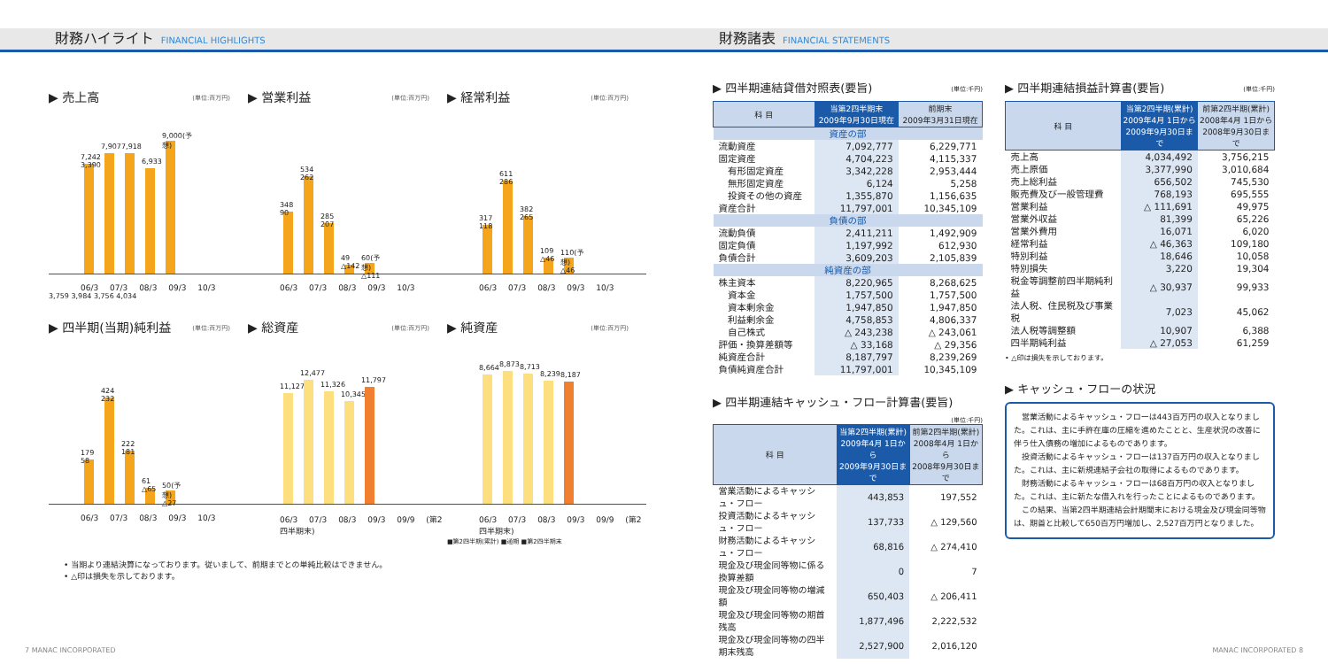財務ハイライト FINANCIAL HIGHLIGHTS
▶ 売上高 (単位:百万円)
7,242 3,390
7,907
7,918
6,933
9,000(予想)
06/3 07/3 08/3 09/3 10/3
3,759 3,984 3,756 4,034
▶ 営業利益 (単位:百万円)
348 90
534 262
285 207
49 △142
60(予想) △111
06/3 07/3 08/3 09/3 10/3
▶ 経常利益 (単位:百万円)
317 118
611 286
382 265
109 △46
110(予想) △46
06/3 07/3 08/3 09/3 10/3
▶ 四半期(当期)純利益 (単位:百万円)
179 58
424 232
222 181
61 △65
50(予想) △27
06/3 07/3 08/3 09/3 10/3
▶ 総資産 (単位:百万円)
11,127
12,477
11,326
10,345
11,797
06/3 07/3 08/3 09/3 09/9 (第2四半期末)
▶ 純資産 (単位:百万円)
8,664
8,873
8,713
8,239
8,187
06/3 07/3 08/3 09/3 09/9 (第2四半期末)
■第2四半期(累計) ■通期 ■第2四半期末
• 当期より連結決算になっております。従いまして、前期までとの単純比較はできません。
• △印は損失を示しております。
7 MANAC INCORPORATED
財務諸表 FINANCIAL STATEMENTS
▶ 四半期連結貸借対照表(要旨) (単位:千円)
| 科 目 | 当第2四半期末 2009年9月30日現在 | 前期末 2009年3月31日現在 |
| --- | --- | --- |
| 資産の部 | | |
| 流動資産 | 7,092,777 | 6,229,771 |
| 固定資産 | 4,704,223 | 4,115,337 |
| 有形固定資産 | 3,342,228 | 2,953,444 |
| 無形固定資産 | 6,124 | 5,258 |
| 投資その他の資産 | 1,355,870 | 1,156,635 |
| 資産合計 | 11,797,001 | 10,345,109 |
| 負債の部 | | |
| 流動負債 | 2,411,211 | 1,492,909 |
| 固定負債 | 1,197,992 | 612,930 |
| 負債合計 | 3,609,203 | 2,105,839 |
| 純資産の部 | | |
| 株主資本 | 8,220,965 | 8,268,625 |
| 資本金 | 1,757,500 | 1,757,500 |
| 資本剰余金 | 1,947,850 | 1,947,850 |
| 利益剰余金 | 4,758,853 | 4,806,337 |
| 自己株式 | △ 243,238 | △ 243,061 |
| 評価・換算差額等 | △ 33,168 | △ 29,356 |
| 純資産合計 | 8,187,797 | 8,239,269 |
| 負債純資産合計 | 11,797,001 | 10,345,109 |
▶ 四半期連結キャッシュ・フロー計算書(要旨) (単位:千円)
| 科 目 | 当第2四半期(累計) 2009年4月 1日から 2009年9月30日まで | 前第2四半期(累計) 2008年4月 1日から 2008年9月30日まで |
| --- | --- | --- |
| 営業活動によるキャッシュ・フロー | 443,853 | 197,552 |
| 投資活動によるキャッシュ・フロー | 137,733 | △ 129,560 |
| 財務活動によるキャッシュ・フロー | 68,816 | △ 274,410 |
| 現金及び現金同等物に係る換算差額 | 0 | 7 |
| 現金及び現金同等物の増減額 | 650,403 | △ 206,411 |
| 現金及び現金同等物の期首残高 | 1,877,496 | 2,222,532 |
| 現金及び現金同等物の四半期末残高 | 2,527,900 | 2,016,120 |
▶ 四半期連結損益計算書(要旨) (単位:千円)
| 科 目 | 当第2四半期(累計) 2009年4月 1日から 2009年9月30日まで | 前第2四半期(累計) 2008年4月 1日から 2008年9月30日まで |
| --- | --- | --- |
| 売上高 | 4,034,492 | 3,756,215 |
| 売上原価 | 3,377,990 | 3,010,684 |
| 売上総利益 | 656,502 | 745,530 |
| 販売費及び一般管理費 | 768,193 | 695,555 |
| 営業利益 | △ 111,691 | 49,975 |
| 営業外収益 | 81,399 | 65,226 |
| 営業外費用 | 16,071 | 6,020 |
| 経常利益 | △ 46,363 | 109,180 |
| 特別利益 | 18,646 | 10,058 |
| 特別損失 | 3,220 | 19,304 |
| 税金等調整前四半期純利益 | △ 30,937 | 99,933 |
| 法人税、住民税及び事業税 | 7,023 | 45,062 |
| 法人税等調整額 | 10,907 | 6,388 |
| 四半期純利益 | △ 27,053 | 61,259 |
• △印は損失を示しております。
▶ キャッシュ・フローの状況
　営業活動によるキャッシュ・フローは443百万円の収入となりました。これは、主に手許在庫の圧縮を進めたことと、生産状況の改善に伴う仕入債務の増加によるものであります。
　投資活動によるキャッシュ・フローは137百万円の収入となりました。これは、主に新規連結子会社の取得によるものであります。
　財務活動によるキャッシュ・フローは68百万円の収入となりました。これは、主に新たな借入れを行ったことによるものであります。
　この結果、当第2四半期連結会計期間末における現金及び現金同等物は、期首と比較して650百万円増加し、2,527百万円となりました。
MANAC INCORPORATED 8